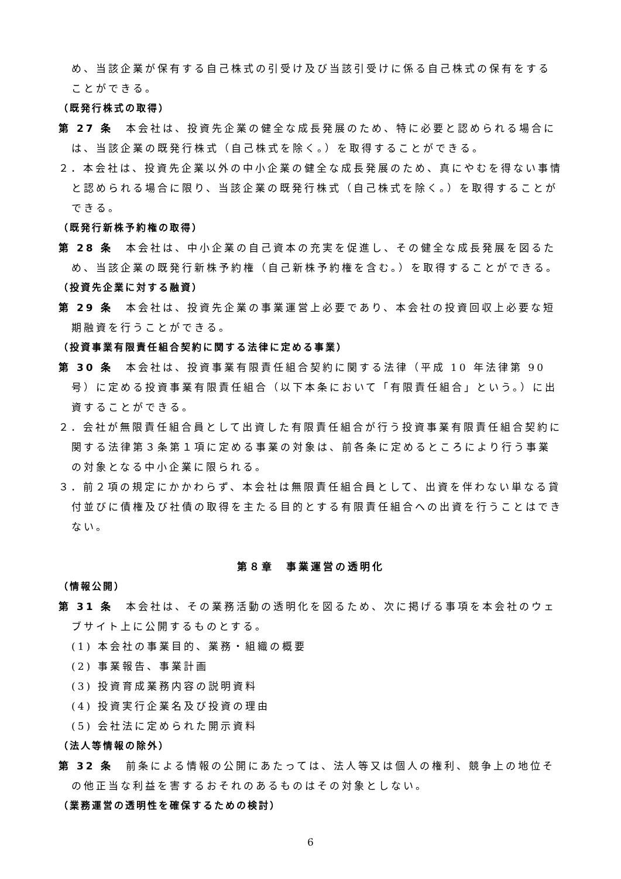め、当該企業が保有する自己株式の引受け及び当該引受けに係る自己株式の保有をすることができる。
（既発行株式の取得）
第 27 条　本会社は、投資先企業の健全な成長発展のため、特に必要と認められる場合には、当該企業の既発行株式（自己株式を除く。）を取得することができる。
２．本会社は、投資先企業以外の中小企業の健全な成長発展のため、真にやむを得ない事情と認められる場合に限り、当該企業の既発行株式（自己株式を除く。）を取得することができる。
（既発行新株予約権の取得）
第 28 条　本会社は、中小企業の自己資本の充実を促進し、その健全な成長発展を図るため、当該企業の既発行新株予約権（自己新株予約権を含む。）を取得することができる。
（投資先企業に対する融資）
第 29 条　本会社は、投資先企業の事業運営上必要であり、本会社の投資回収上必要な短期融資を行うことができる。
（投資事業有限責任組合契約に関する法律に定める事業）
第 30 条　本会社は、投資事業有限責任組合契約に関する法律（平成 10 年法律第 90 号）に定める投資事業有限責任組合（以下本条において「有限責任組合」という。）に出資することができる。
２．会社が無限責任組合員として出資した有限責任組合が行う投資事業有限責任組合契約に関する法律第３条第１項に定める事業の対象は、前各条に定めるところにより行う事業の対象となる中小企業に限られる。
３．前２項の規定にかかわらず、本会社は無限責任組合員として、出資を伴わない単なる貸付並びに債権及び社債の取得を主たる目的とする有限責任組合への出資を行うことはできない。
第８章　事業運営の透明化
（情報公開）
第 31 条　本会社は、その業務活動の透明化を図るため、次に掲げる事項を本会社のウェブサイト上に公開するものとする。
(1) 本会社の事業目的、業務・組織の概要
(2) 事業報告、事業計画
(3) 投資育成業務内容の説明資料
(4) 投資実行企業名及び投資の理由
(5) 会社法に定められた開示資料
（法人等情報の除外）
第 32 条　前条による情報の公開にあたっては、法人等又は個人の権利、競争上の地位その他正当な利益を害するおそれのあるものはその対象としない。
（業務運営の透明性を確保するための検討）
6